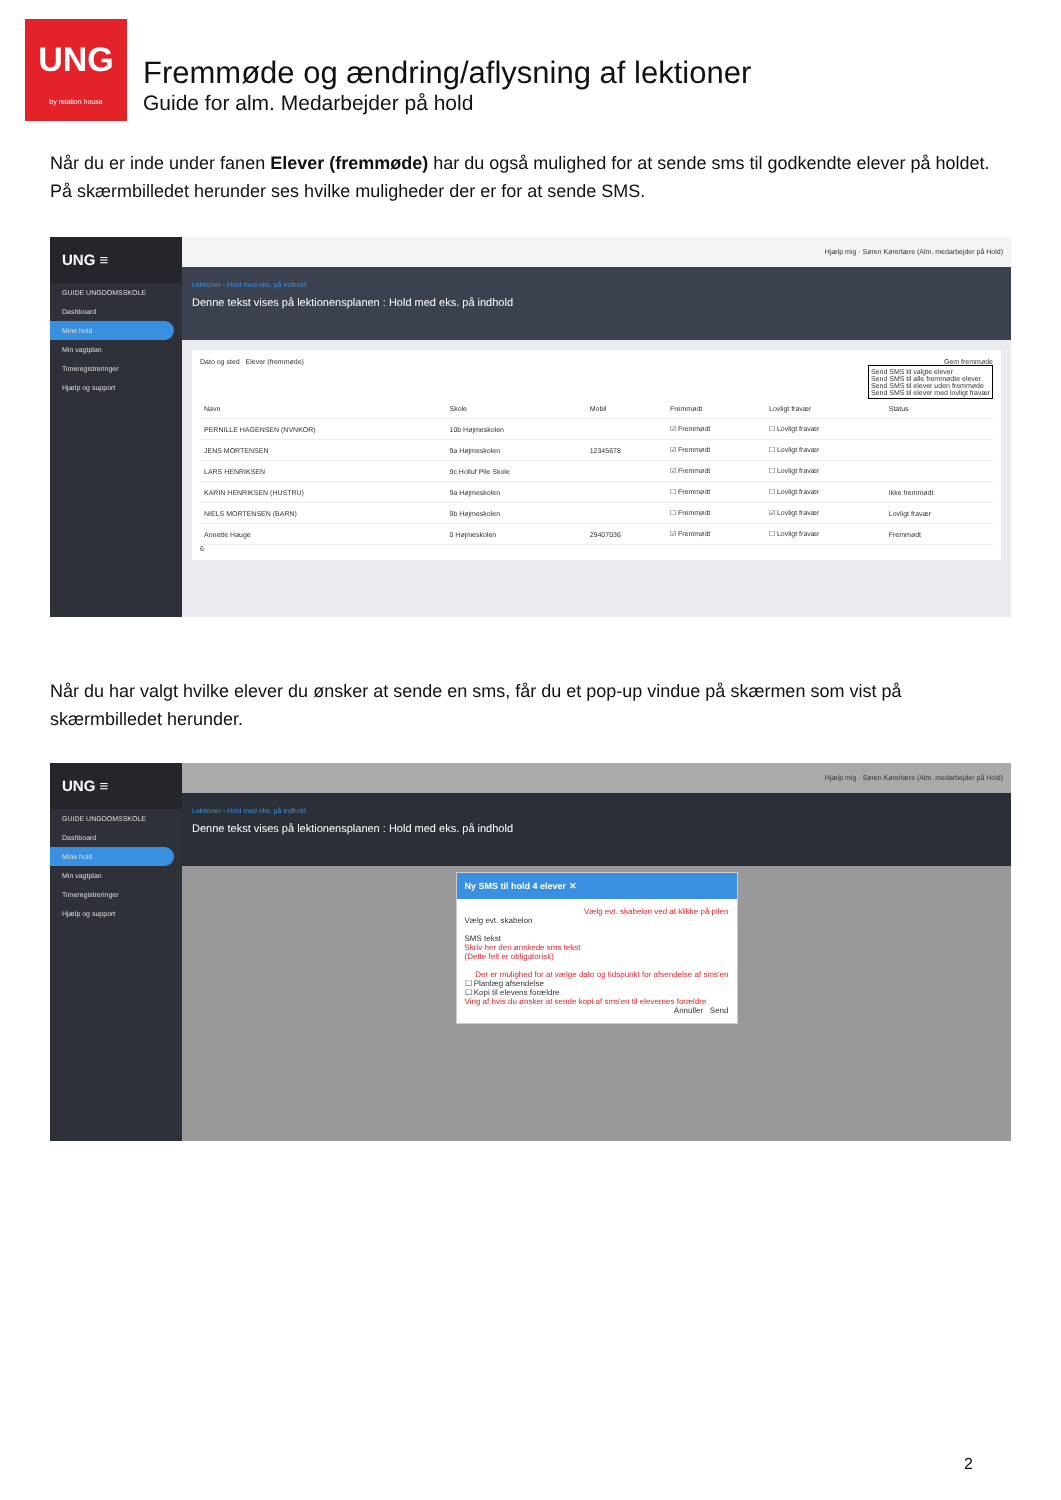UNG
by relation house
Fremmøde og ændring/aflysning af lektioner
Guide for alm. Medarbejder på hold
Når du er inde under fanen Elever (fremmøde) har du også mulighed for at sende sms til godkendte elever på holdet. På skærmbilledet herunder ses hvilke muligheder der er for at sende SMS.
UNG ≡
GUIDE UNGDOMSSKOLE
Dashboard
Mine hold
Min vagtplan
Timeregistreringer
Hjælp og support
Hjælp mig · Søren Kørerlære (Alm. medarbejder på Hold)
Lektioner - Hold med eks. på indhold
Denne tekst vises på lektionensplanen : Hold med eks. på indhold
Dato og sted Elever (fremmøde) Gem fremmøde
Send SMS til valgte elever
Send SMS til alle fremmødte elever
Send SMS til elever uden fremmøde
Send SMS til elever med lovligt fravær
| Navn | Skole | Mobil | Fremmødt | Lovligt fravær | Status |
| --- | --- | --- | --- | --- | --- |
| PERNILLE HAGENSEN (NVNKOR) | 10b Højmeskolen | | ☑ Fremmødt | ☐ Lovligt fravær | |
| JENS MORTENSEN | 9a Højmeskolen | 12345678 | ☑ Fremmødt | ☐ Lovligt fravær | |
| LARS HENRIKSEN | 9c Holluf Pile Skole | | ☑ Fremmødt | ☐ Lovligt fravær | |
| KARIN HENRIKSEN (HUSTRU) | 9a Højmeskolen | | ☐ Fremmødt | ☐ Lovligt fravær | Ikke fremmødt |
| NIELS MORTENSEN (BARN) | 9b Højmeskolen | | ☐ Fremmødt | ☑ Lovligt fravær | Lovligt fravær |
| Annette Hauge | 0 Højmeskolen | 29407036 | ☑ Fremmødt | ☐ Lovligt fravær | Fremmødt |
6
Når du har valgt hvilke elever du ønsker at sende en sms, får du et pop-up vindue på skærmen som vist på skærmbilledet herunder.
UNG ≡
GUIDE UNGDOMSSKOLE
Dashboard
Mine hold
Min vagtplan
Timeregistreringer
Hjælp og support
Hjælp mig · Søren Kørerlære (Alm. medarbejder på Hold)
Lektioner - Hold med eks. på indhold
Denne tekst vises på lektionensplanen : Hold med eks. på indhold
Ny SMS til hold 4 elever ✕
Vælg evt. skabelon ved at klikke på pilen
Vælg evt. skabelon
SMS tekst
Skriv her den ønskede sms tekst
(Dette felt er obligatorisk)
Der er mulighed for at vælge dato og tidspunkt for afsendelse af sms'en
☐ Planlæg afsendelse
☐ Kopi til elevens forældre
Ving af hvis du ønsker at sende kopi af sms'en til elevernes forældre
Annuller Send
2